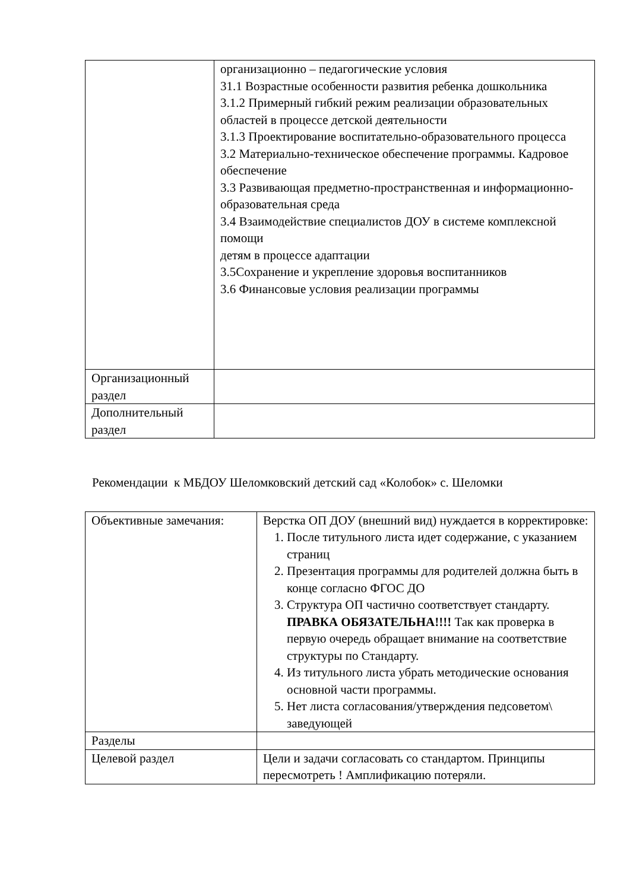| | организационно – педагогические условия 31.1 Возрастные особенности развития ребенка дошкольника 3.1.2 Примерный гибкий режим реализации образовательных областей в процессе детской деятельности 3.1.3 Проектирование воспитательно-образовательного процесса 3.2 Материально-техническое обеспечение программы. Кадровое обеспечение 3.3 Развивающая предметно-пространственная и информационно-образовательная среда 3.4 Взаимодействие специалистов ДОУ в системе комплексной помощи детям в процессе адаптации 3.5Сохранение и укрепление здоровья воспитанников 3.6 Финансовые условия реализации программы |
| Организационный раздел | |
| Дополнительный раздел | |
Рекомендации к МБДОУ Шеломковский детский сад «Колобок» с. Шеломки
| Объективные замечания: | Верстка ОП ДОУ (внешний вид) нуждается в корректировке: 1. После титульного листа идет содержание, с указанием страниц 2. Презентация программы для родителей должна быть в конце согласно ФГОС ДО 3. Структура ОП частично соответствует стандарту. ПРАВКА ОБЯЗАТЕЛЬНА!!!! Так как проверка в первую очередь обращает внимание на соответствие структуры по Стандарту. 4. Из титульного листа убрать методические основания основной части программы. 5. Нет листа согласования/утверждения педсоветом\ заведующей |
| Разделы | |
| Целевой раздел | Цели и задачи согласовать со стандартом. Принципы пересмотреть ! Амплификацию потеряли. |